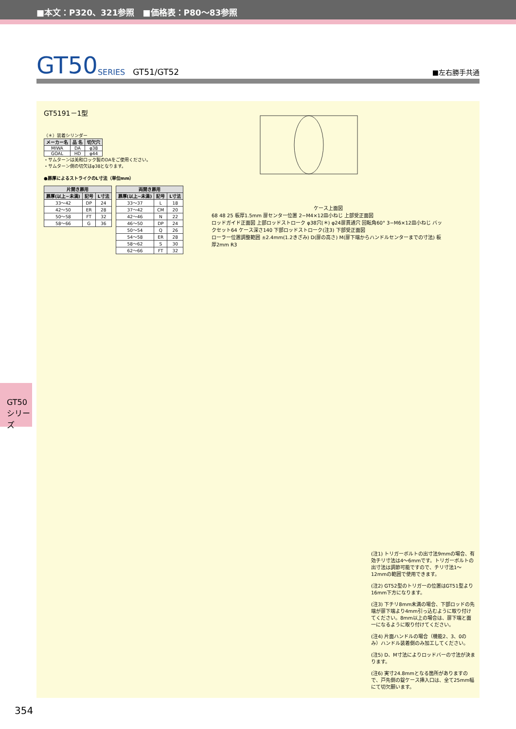■本文：P320、321参照　■価格表：P80～83参照
GT50 SERIES GT51/GT52 ■左右勝手共通
GT5191－1型
（＊）装着シリンダー
| メーカー名 | 品 名 | 切欠穴 |
| --- | --- | --- |
| MIWA | DA | φ38 |
| GOAL | HD | φ44 |
・サムターンは美和ロック製のDAをご使用ください。
・サムターン側の切欠はφ38となります。
●扉厚によるストライクのL寸法（単位mm）
| 片開き扉用 | | |
| --- | --- | --- |
| 扉厚(以上~未満) | 記号 | L寸法 |
| 33～42 | DP | 24 |
| 42～50 | ER | 28 |
| 50～58 | FT | 32 |
| 58～66 | G | 36 |
| 両開き扉用 | | |
| --- | --- | --- |
| 扉厚(以上~未満) | 記号 | L寸法 |
| 33～37 | L | 18 |
| 37～42 | CM | 20 |
| 42～46 | N | 22 |
| 46～50 | DP | 24 |
| 50～54 | Q | 26 |
| 54～58 | ER | 28 |
| 58～62 | S | 30 |
| 62～66 | FT | 32 |
ケース上面図
68 48 25 板厚1.5mm 扉センター位置 2−M4×12皿小ねじ 上部受正面図
ロッドガイド正面図 上部ロッドストローク φ38穴(＊) φ24扉貫通穴 回転角60° 3−M6×12皿小ねじ バックセット64 ケース深さ140 下部ロッドストローク(注3) 下部受正面図
ローラー位置調整範囲 ±2.4mm(1.2きざみ) D(扉の高さ) M(扉下端からハンドルセンターまでの寸法) 板厚2mm R3
(注1) トリガーボルトの出寸法9mmの場合、有効チリ寸法は4～6mmです。トリガーボルトの出寸法は調節可能ですので、チリ寸法1～12mmの範囲で使用できます。
(注2) GT52型のトリガーの位置はGT51型より16mm下方になります。
(注3) 下チリ8mm未満の場合、下部ロッドの先端が扉下端より4mm引っ込むように取り付けてください。8mm以上の場合は、扉下端と面一になるように取り付けてください。
(注4) 片面ハンドルの場合（機能2、3、0のみ）ハンドル装着側のみ加工してください。
(注5) D、M寸法によりロッドバーの寸法が決まります。
(注6) 実寸24.8mmとなる箇所がありますので、戸先側の錠ケース挿入口は、全て25mm幅にて切欠願います。
GT50
シリーズ
354